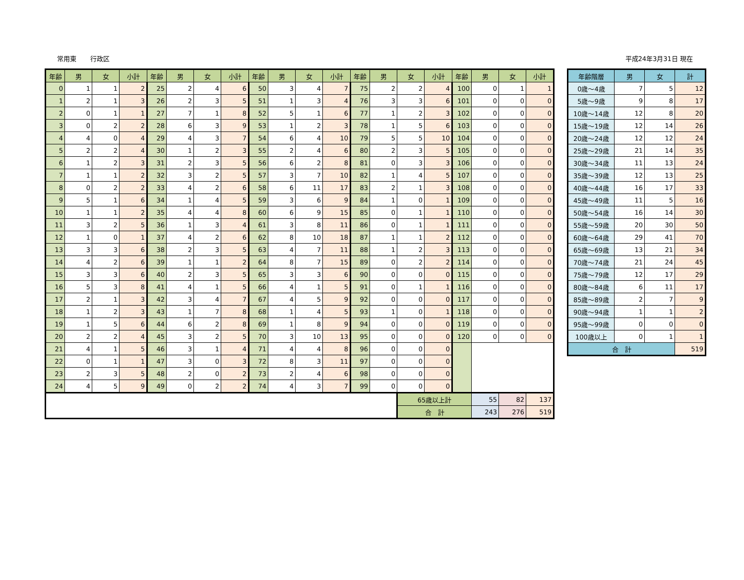常用東 行政区 平成24年3月31日 現在
| 年齢 | 男 | 女 | 小計 | 年齢 | 男 | 女 | 小計 | 年齢 | 男 | 女 | 小計 | 年齢 | 男 | 女 | 小計 | 年齢 | 男 | 女 | 小計 |
| --- | --- | --- | --- | --- | --- | --- | --- | --- | --- | --- | --- | --- | --- | --- | --- | --- | --- | --- | --- |
| 0 | 1 | 1 | 2 | 25 | 2 | 4 | 6 | 50 | 3 | 4 | 7 | 75 | 2 | 2 | 4 | 100 | 0 | 1 | 1 |
| 1 | 2 | 1 | 3 | 26 | 2 | 3 | 5 | 51 | 1 | 3 | 4 | 76 | 3 | 3 | 6 | 101 | 0 | 0 | 0 |
| 2 | 0 | 1 | 1 | 27 | 7 | 1 | 8 | 52 | 5 | 1 | 6 | 77 | 1 | 2 | 3 | 102 | 0 | 0 | 0 |
| 3 | 0 | 2 | 2 | 28 | 6 | 3 | 9 | 53 | 1 | 2 | 3 | 78 | 1 | 5 | 6 | 103 | 0 | 0 | 0 |
| 4 | 4 | 0 | 4 | 29 | 4 | 3 | 7 | 54 | 6 | 4 | 10 | 79 | 5 | 5 | 10 | 104 | 0 | 0 | 0 |
| 5 | 2 | 2 | 4 | 30 | 1 | 2 | 3 | 55 | 2 | 4 | 6 | 80 | 2 | 3 | 5 | 105 | 0 | 0 | 0 |
| 6 | 1 | 2 | 3 | 31 | 2 | 3 | 5 | 56 | 6 | 2 | 8 | 81 | 0 | 3 | 3 | 106 | 0 | 0 | 0 |
| 7 | 1 | 1 | 2 | 32 | 3 | 2 | 5 | 57 | 3 | 7 | 10 | 82 | 1 | 4 | 5 | 107 | 0 | 0 | 0 |
| 8 | 0 | 2 | 2 | 33 | 4 | 2 | 6 | 58 | 6 | 11 | 17 | 83 | 2 | 1 | 3 | 108 | 0 | 0 | 0 |
| 9 | 5 | 1 | 6 | 34 | 1 | 4 | 5 | 59 | 3 | 6 | 9 | 84 | 1 | 0 | 1 | 109 | 0 | 0 | 0 |
| 10 | 1 | 1 | 2 | 35 | 4 | 4 | 8 | 60 | 6 | 9 | 15 | 85 | 0 | 1 | 1 | 110 | 0 | 0 | 0 |
| 11 | 3 | 2 | 5 | 36 | 1 | 3 | 4 | 61 | 3 | 8 | 11 | 86 | 0 | 1 | 1 | 111 | 0 | 0 | 0 |
| 12 | 1 | 0 | 1 | 37 | 4 | 2 | 6 | 62 | 8 | 10 | 18 | 87 | 1 | 1 | 2 | 112 | 0 | 0 | 0 |
| 13 | 3 | 3 | 6 | 38 | 2 | 3 | 5 | 63 | 4 | 7 | 11 | 88 | 1 | 2 | 3 | 113 | 0 | 0 | 0 |
| 14 | 4 | 2 | 6 | 39 | 1 | 1 | 2 | 64 | 8 | 7 | 15 | 89 | 0 | 2 | 2 | 114 | 0 | 0 | 0 |
| 15 | 3 | 3 | 6 | 40 | 2 | 3 | 5 | 65 | 3 | 3 | 6 | 90 | 0 | 0 | 0 | 115 | 0 | 0 | 0 |
| 16 | 5 | 3 | 8 | 41 | 4 | 1 | 5 | 66 | 4 | 1 | 5 | 91 | 0 | 1 | 1 | 116 | 0 | 0 | 0 |
| 17 | 2 | 1 | 3 | 42 | 3 | 4 | 7 | 67 | 4 | 5 | 9 | 92 | 0 | 0 | 0 | 117 | 0 | 0 | 0 |
| 18 | 1 | 2 | 3 | 43 | 1 | 7 | 8 | 68 | 1 | 4 | 5 | 93 | 1 | 0 | 1 | 118 | 0 | 0 | 0 |
| 19 | 1 | 5 | 6 | 44 | 6 | 2 | 8 | 69 | 1 | 8 | 9 | 94 | 0 | 0 | 0 | 119 | 0 | 0 | 0 |
| 20 | 2 | 2 | 4 | 45 | 3 | 2 | 5 | 70 | 3 | 10 | 13 | 95 | 0 | 0 | 0 | 120 | 0 | 0 | 0 |
| 21 | 4 | 1 | 5 | 46 | 3 | 1 | 4 | 71 | 4 | 4 | 8 | 96 | 0 | 0 | 0 | | | | |
| 22 | 0 | 1 | 1 | 47 | 3 | 0 | 3 | 72 | 8 | 3 | 11 | 97 | 0 | 0 | 0 | | | | |
| 23 | 2 | 3 | 5 | 48 | 2 | 0 | 2 | 73 | 2 | 4 | 6 | 98 | 0 | 0 | 0 | | | | |
| 24 | 4 | 5 | 9 | 49 | 0 | 2 | 2 | 74 | 4 | 3 | 7 | 99 | 0 | 0 | 0 | | | | |
| | | | | | | | | | | | | | | 65歳以上計 | | | 55 | 82 | 137 |
| | | | | | | | | | | | | | | 合 計 | | | 243 | 276 | 519 |
| 年齢階層 | 男 | 女 | 計 |
| --- | --- | --- | --- |
| 0歳～4歳 | 7 | 5 | 12 |
| 5歳～9歳 | 9 | 8 | 17 |
| 10歳～14歳 | 12 | 8 | 20 |
| 15歳～19歳 | 12 | 14 | 26 |
| 20歳～24歳 | 12 | 12 | 24 |
| 25歳～29歳 | 21 | 14 | 35 |
| 30歳～34歳 | 11 | 13 | 24 |
| 35歳～39歳 | 12 | 13 | 25 |
| 40歳～44歳 | 16 | 17 | 33 |
| 45歳～49歳 | 11 | 5 | 16 |
| 50歳～54歳 | 16 | 14 | 30 |
| 55歳～59歳 | 20 | 30 | 50 |
| 60歳～64歳 | 29 | 41 | 70 |
| 65歳～69歳 | 13 | 21 | 34 |
| 70歳～74歳 | 21 | 24 | 45 |
| 75歳～79歳 | 12 | 17 | 29 |
| 80歳～84歳 | 6 | 11 | 17 |
| 85歳～89歳 | 2 | 7 | 9 |
| 90歳～94歳 | 1 | 1 | 2 |
| 95歳～99歳 | 0 | 0 | 0 |
| 100歳以上 | 0 | 1 | 1 |
| 合 計 | | | 519 |